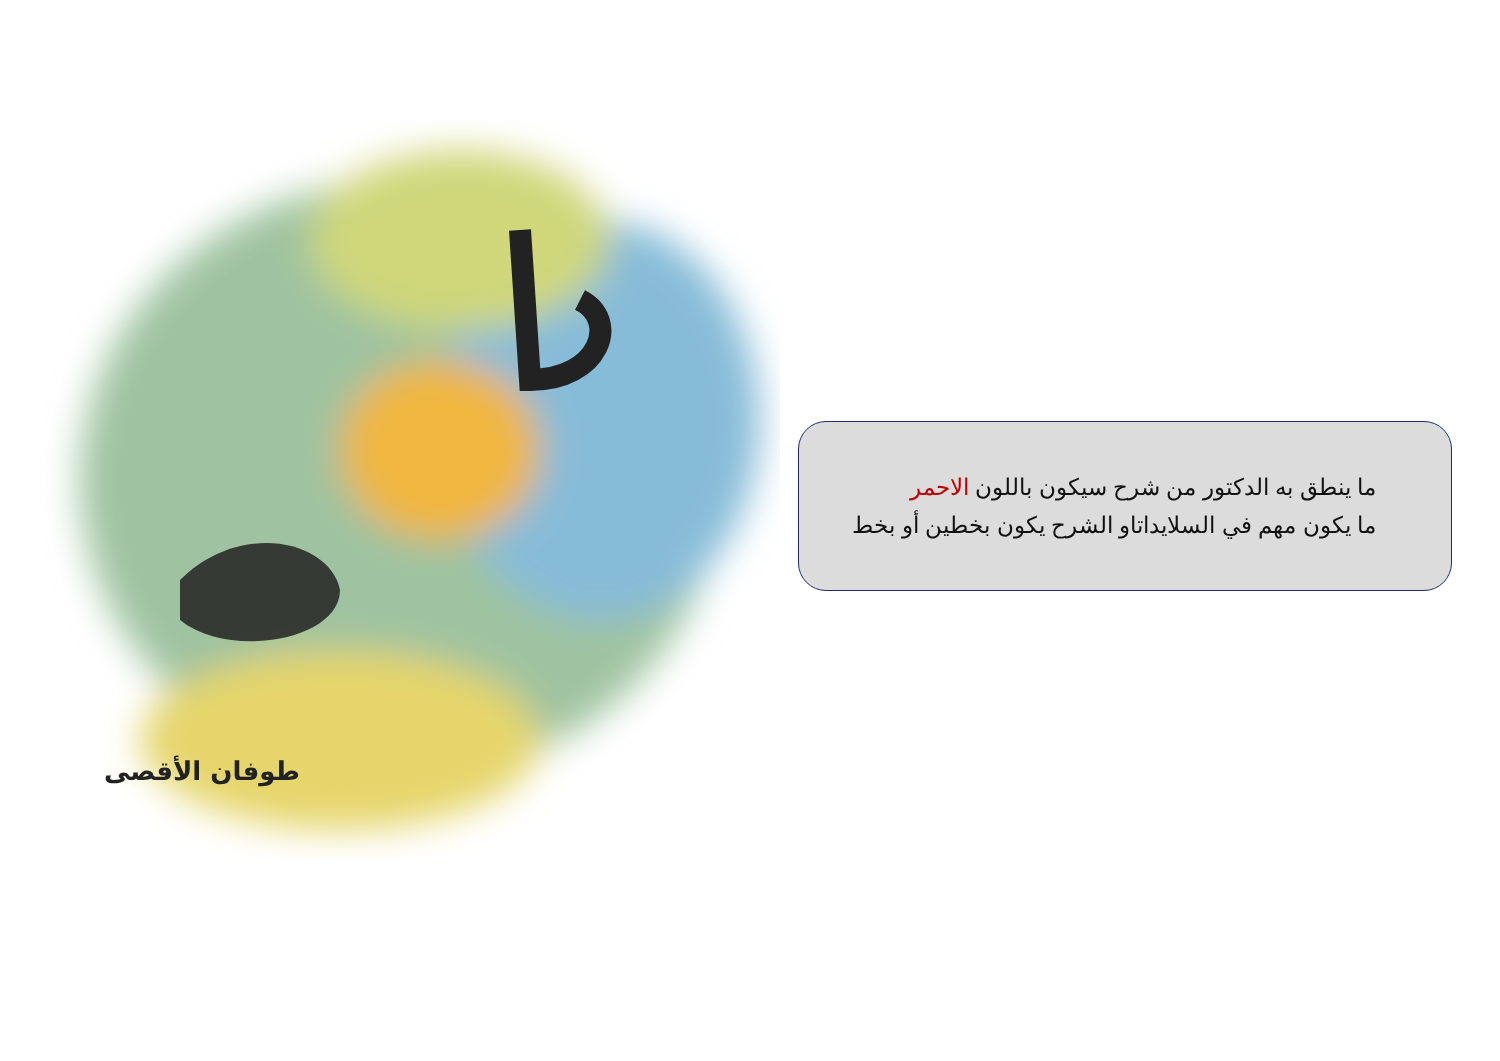طوفان الأقصى
ما ينطق به الدكتور من شرح سيكون باللون الاحمر
ما يكون مهم في السلايداتاو الشرح يكون بخطين أو بخط